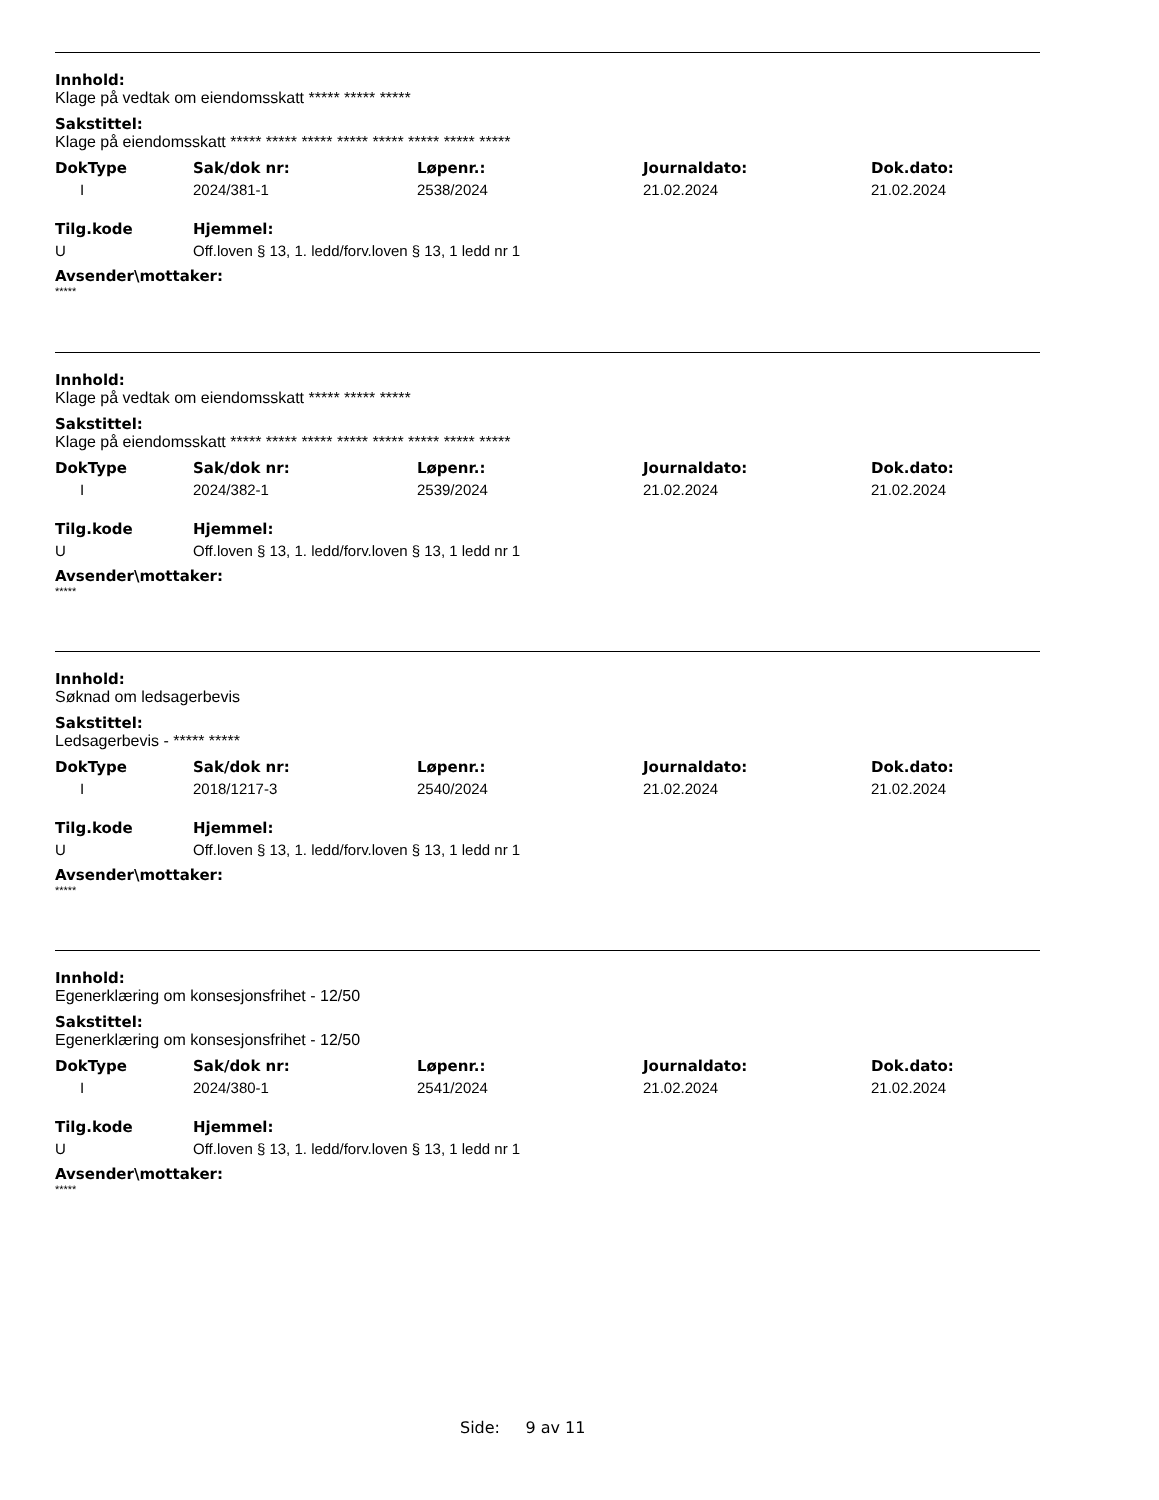Innhold:
Klage på vedtak om eiendomsskatt ***** ***** *****
Sakstittel:
Klage på eiendomsskatt ***** ***** ***** ***** ***** ***** ***** *****
| DokType | Sak/dok nr: | Løpenr.: | Journaldato: | Dok.dato: |
| --- | --- | --- | --- | --- |
| I | 2024/381-1 | 2538/2024 | 21.02.2024 | 21.02.2024 |
| Tilg.kode | Hjemmel: |
| --- | --- |
| U | Off.loven § 13, 1. ledd/forv.loven § 13, 1 ledd nr 1 |
Avsender\mottaker:
*****
Innhold:
Klage på vedtak om eiendomsskatt ***** ***** *****
Sakstittel:
Klage på eiendomsskatt ***** ***** ***** ***** ***** ***** ***** *****
| DokType | Sak/dok nr: | Løpenr.: | Journaldato: | Dok.dato: |
| --- | --- | --- | --- | --- |
| I | 2024/382-1 | 2539/2024 | 21.02.2024 | 21.02.2024 |
| Tilg.kode | Hjemmel: |
| --- | --- |
| U | Off.loven § 13, 1. ledd/forv.loven § 13, 1 ledd nr 1 |
Avsender\mottaker:
*****
Innhold:
Søknad om ledsagerbevis
Sakstittel:
Ledsagerbevis - ***** *****
| DokType | Sak/dok nr: | Løpenr.: | Journaldato: | Dok.dato: |
| --- | --- | --- | --- | --- |
| I | 2018/1217-3 | 2540/2024 | 21.02.2024 | 21.02.2024 |
| Tilg.kode | Hjemmel: |
| --- | --- |
| U | Off.loven § 13, 1. ledd/forv.loven § 13, 1 ledd nr 1 |
Avsender\mottaker:
*****
Innhold:
Egenerklæring om konsesjonsfrihet - 12/50
Sakstittel:
Egenerklæring om konsesjonsfrihet - 12/50
| DokType | Sak/dok nr: | Løpenr.: | Journaldato: | Dok.dato: |
| --- | --- | --- | --- | --- |
| I | 2024/380-1 | 2541/2024 | 21.02.2024 | 21.02.2024 |
| Tilg.kode | Hjemmel: |
| --- | --- |
| U | Off.loven § 13, 1. ledd/forv.loven § 13, 1 ledd nr 1 |
Avsender\mottaker:
*****
Side: 9 av 11